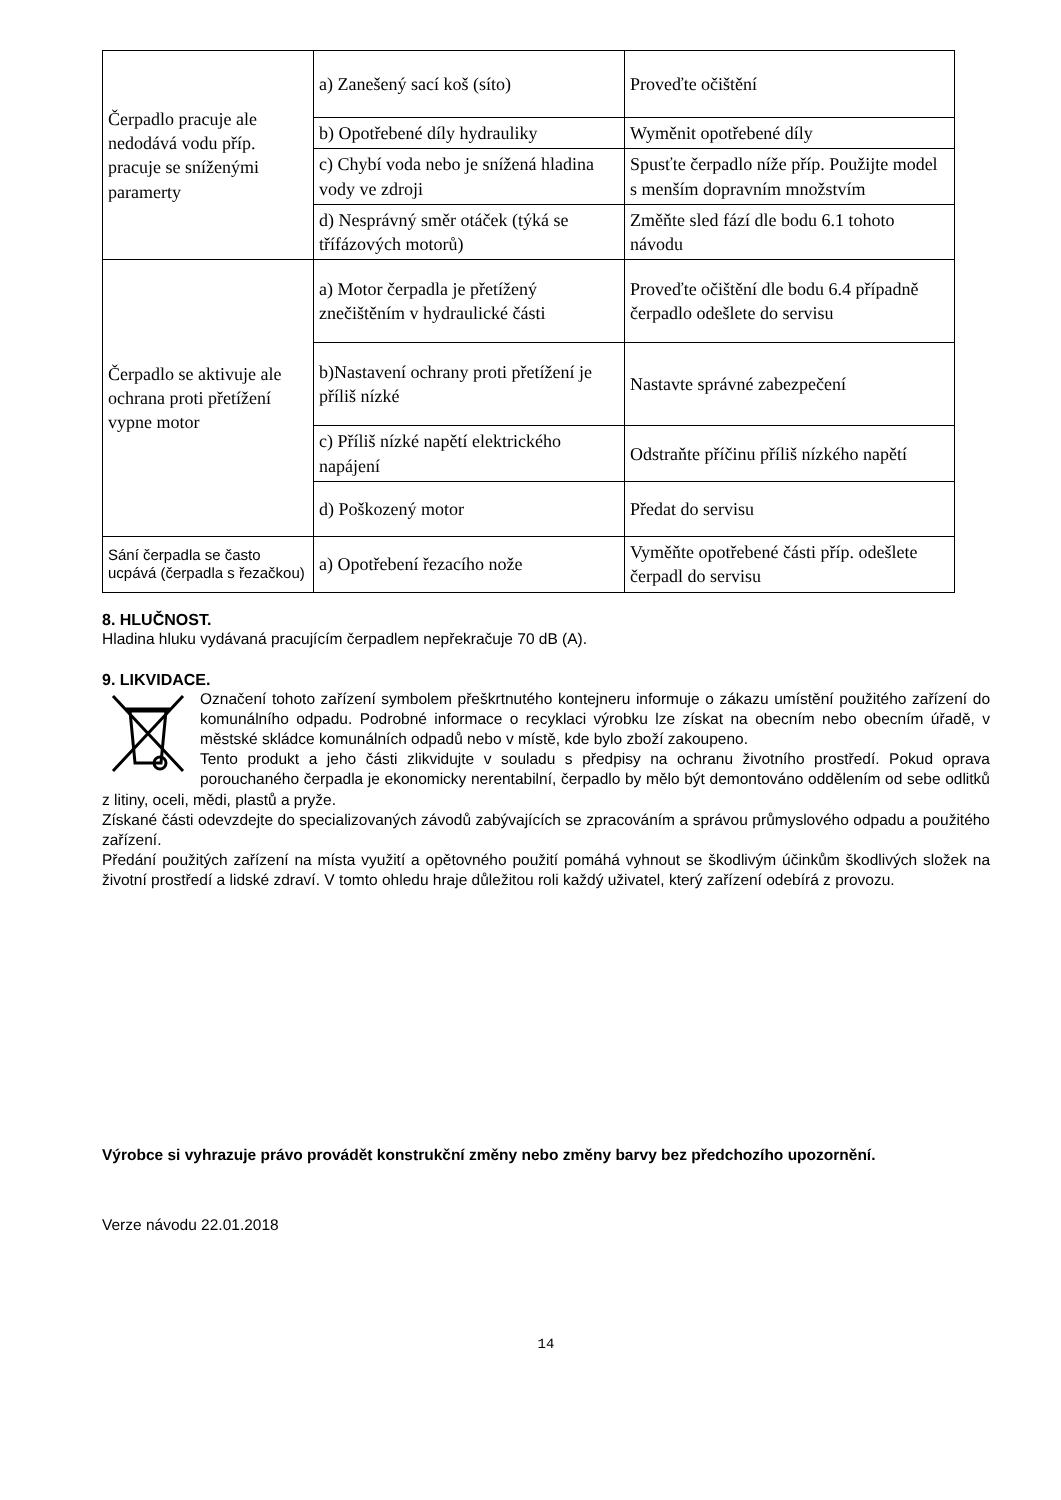| Čerpadlo pracuje ale nedodává vodu příp. pracuje se sníženými paramerty | a) Zanešený sací koš (síto) | Proveďte očištění |
| | b) Opotřebené díly hydrauliky | Wyměnit opotřebené díly |
| | c) Chybí voda nebo je snížená hladina vody ve zdroji | Spusťte čerpadlo níže příp. Použijte model s menším dopravním množstvím |
| | d) Nesprávný směr otáček (týká se třífázových motorů) | Změňte sled fází dle bodu 6.1 tohoto návodu |
| Čerpadlo se aktivuje ale ochrana proti přetížení vypne motor | a) Motor čerpadla je přetížený znečištěním v hydraulické části | Proveďte očištění dle bodu 6.4 případně čerpadlo odešlete do servisu |
| | b)Nastavení ochrany proti přetížení je příliš nízké | Nastavte správné zabezpečení |
| | c) Příliš nízké napětí elektrického napájení | Odstraňte příčinu příliš nízkého napětí |
| | d) Poškozený motor | Předat do servisu |
| Sání čerpadla se často ucpává (čerpadla s řezačkou) | a) Opotřebení řezacího nože | Vyměňte opotřebené části příp. odešlete čerpadl do servisu |
8. HLUČNOST.
Hladina hluku vydávaná pracujícím čerpadlem nepřekračuje 70 dB (A).
9. LIKVIDACE.
Označení tohoto zařízení symbolem přeškrtnutého kontejneru informuje o zákazu umístění použitého zařízení do komunálního odpadu. Podrobné informace o recyklaci výrobku lze získat na obecním nebo obecním úřadě, v městské skládce komunálních odpadů nebo v místě, kde bylo zboží zakoupeno.
Tento produkt a jeho části zlikvidujte v souladu s předpisy na ochranu životního prostředí. Pokud oprava porouchaného čerpadla je ekonomicky nerentabilní, čerpadlo by mělo být demontováno oddělením od sebe odlitků z litiny, oceli, mědi, plastů a pryže.
Získané části odevzdejte do specializovaných závodů zabývajících se zpracováním a správou průmyslového odpadu a použitého zařízení.
Předání použitých zařízení na místa využití a opětovného použití pomáhá vyhnout se škodlivým účinkům škodlivých složek na životní prostředí a lidské zdraví. V tomto ohledu hraje důležitou roli každý uživatel, který zařízení odebírá z provozu.
Výrobce si vyhrazuje právo provádět konstrukční změny nebo změny barvy bez předchozího upozornění.
Verze návodu 22.01.2018
14